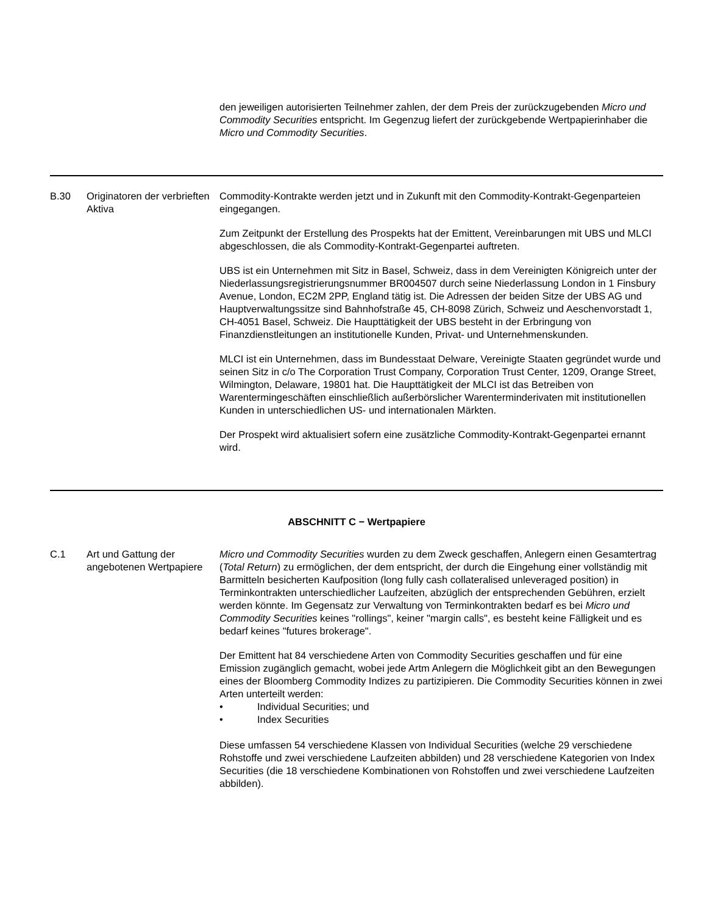| | | den jeweiligen autorisierten Teilnehmer zahlen, der dem Preis der zurückzugebenden Micro und Commodity Securities entspricht. Im Gegenzug liefert der zurückgebende Wertpapierinhaber die Micro und Commodity Securities . |
| B.30 | Originatoren der verbrieften Aktiva | Commodity-Kontrakte werden jetzt und in Zukunft mit den Commodity-Kontrakt-Gegenparteien eingegangen. Zum Zeitpunkt der Erstellung des Prospekts hat der Emittent, Vereinbarungen mit UBS und MLCI abgeschlossen, die als Commodity-Kontrakt-Gegenpartei auftreten. UBS ist ein Unternehmen mit Sitz in Basel, Schweiz, dass in dem Vereinigten Königreich unter der Niederlassungsregistrierungsnummer BR004507 durch seine Niederlassung London in 1 Finsbury Avenue, London, EC2M 2PP, England tätig ist. Die Adressen der beiden Sitze der UBS AG und Hauptverwaltungssitze sind Bahnhofstraße 45, CH-8098 Zürich, Schweiz und Aeschenvorstadt 1, CH-4051 Basel, Schweiz. Die Haupttätigkeit der UBS besteht in der Erbringung von Finanzdienstleitungen an institutionelle Kunden, Privat- und Unternehmenskunden. MLCI ist ein Unternehmen, dass im Bundesstaat Delware, Vereinigte Staaten gegründet wurde und seinen Sitz in c/o The Corporation Trust Company, Corporation Trust Center, 1209, Orange Street, Wilmington, Delaware, 19801 hat. Die Haupttätigkeit der MLCI ist das Betreiben von Warentermingeschäften einschließlich außerbörslicher Warenterminderivaten mit institutionellen Kunden in unterschiedlichen US- und internationalen Märkten. Der Prospekt wird aktualisiert sofern eine zusätzliche Commodity-Kontrakt-Gegenpartei ernannt wird. |
| ABSCHNITT C − Wertpapiere | | |
| C.1 | Art und Gattung der angebotenen Wertpapiere | Micro und Commodity Securities wurden zu dem Zweck geschaffen, Anlegern einen Gesamtertrag ( Total Return ) zu ermöglichen, der dem entspricht, der durch die Eingehung einer vollständig mit Barmitteln besicherten Kaufposition (long fully cash collateralised unleveraged position) in Terminkontrakten unterschiedlicher Laufzeiten, abzüglich der entsprechenden Gebühren, erzielt werden könnte. Im Gegensatz zur Verwaltung von Terminkontrakten bedarf es bei Micro und Commodity Securities keines "rollings", keiner "margin calls", es besteht keine Fälligkeit und es bedarf keines "futures brokerage". Der Emittent hat 84 verschiedene Arten von Commodity Securities geschaffen und für eine Emission zugänglich gemacht, wobei jede Artm Anlegern die Möglichkeit gibt an den Bewegungen eines der Bloomberg Commodity Indizes zu partizipieren. Die Commodity Securities können in zwei Arten unterteilt werden: • Individual Securities; und • Index Securities Diese umfassen 54 verschiedene Klassen von Individual Securities (welche 29 verschiedene Rohstoffe und zwei verschiedene Laufzeiten abbilden) und 28 verschiedene Kategorien von Index Securities (die 18 verschiedene Kombinationen von Rohstoffen und zwei verschiedene Laufzeiten abbilden). |